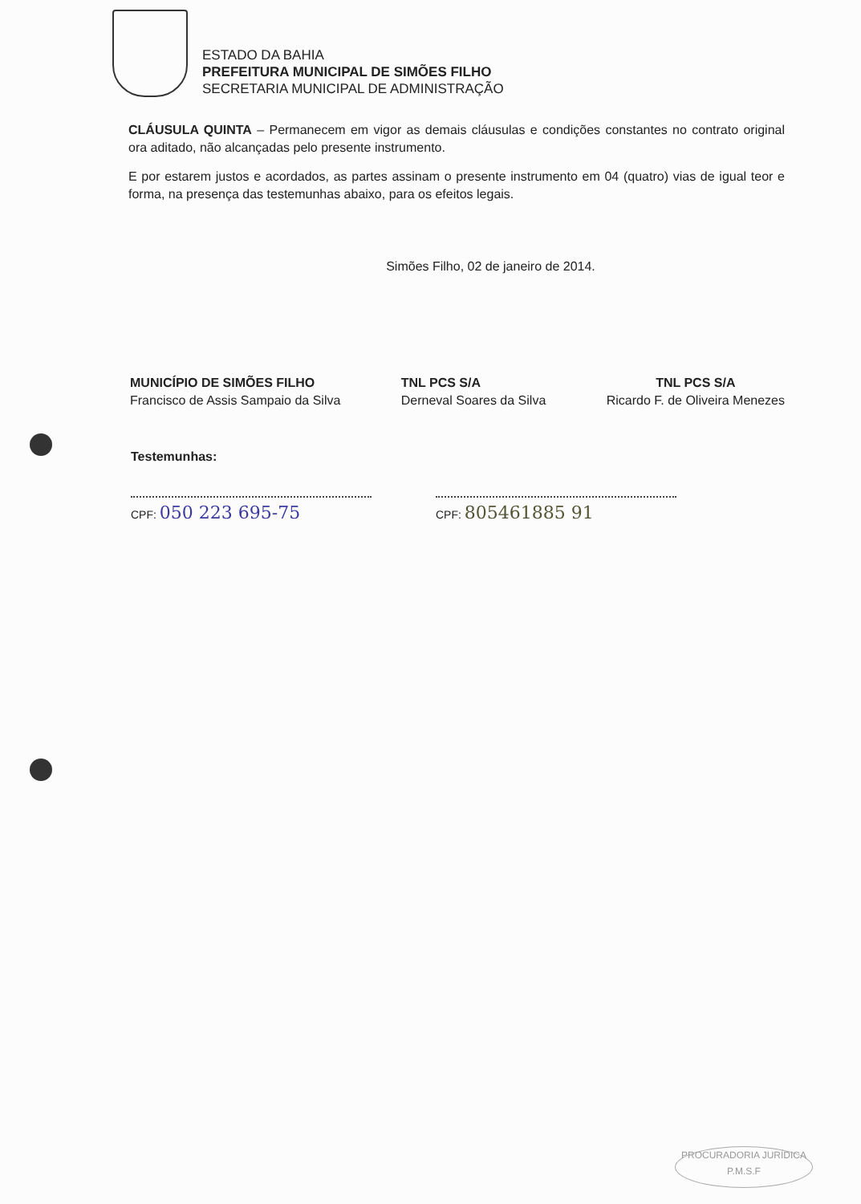ESTADO DA BAHIA
PREFEITURA MUNICIPAL DE SIMÕES FILHO
SECRETARIA MUNICIPAL DE ADMINISTRAÇÃO
CLÁUSULA QUINTA – Permanecem em vigor as demais cláusulas e condições constantes no contrato original ora aditado, não alcançadas pelo presente instrumento.
E por estarem justos e acordados, as partes assinam o presente instrumento em 04 (quatro) vias de igual teor e forma, na presença das testemunhas abaixo, para os efeitos legais.
Simões Filho, 02 de janeiro de 2014.
MUNICÍPIO DE SIMÕES FILHO
Francisco de Assis Sampaio da Silva
TNL PCS S/A
Derneval Soares da Silva
TNL PCS S/A
Ricardo F. de Oliveira Menezes
Testemunhas:
CPF: 050 223 695-75
CPF: 805461885 91
PROCURADORIA JURÍDICA
P.M.S.F